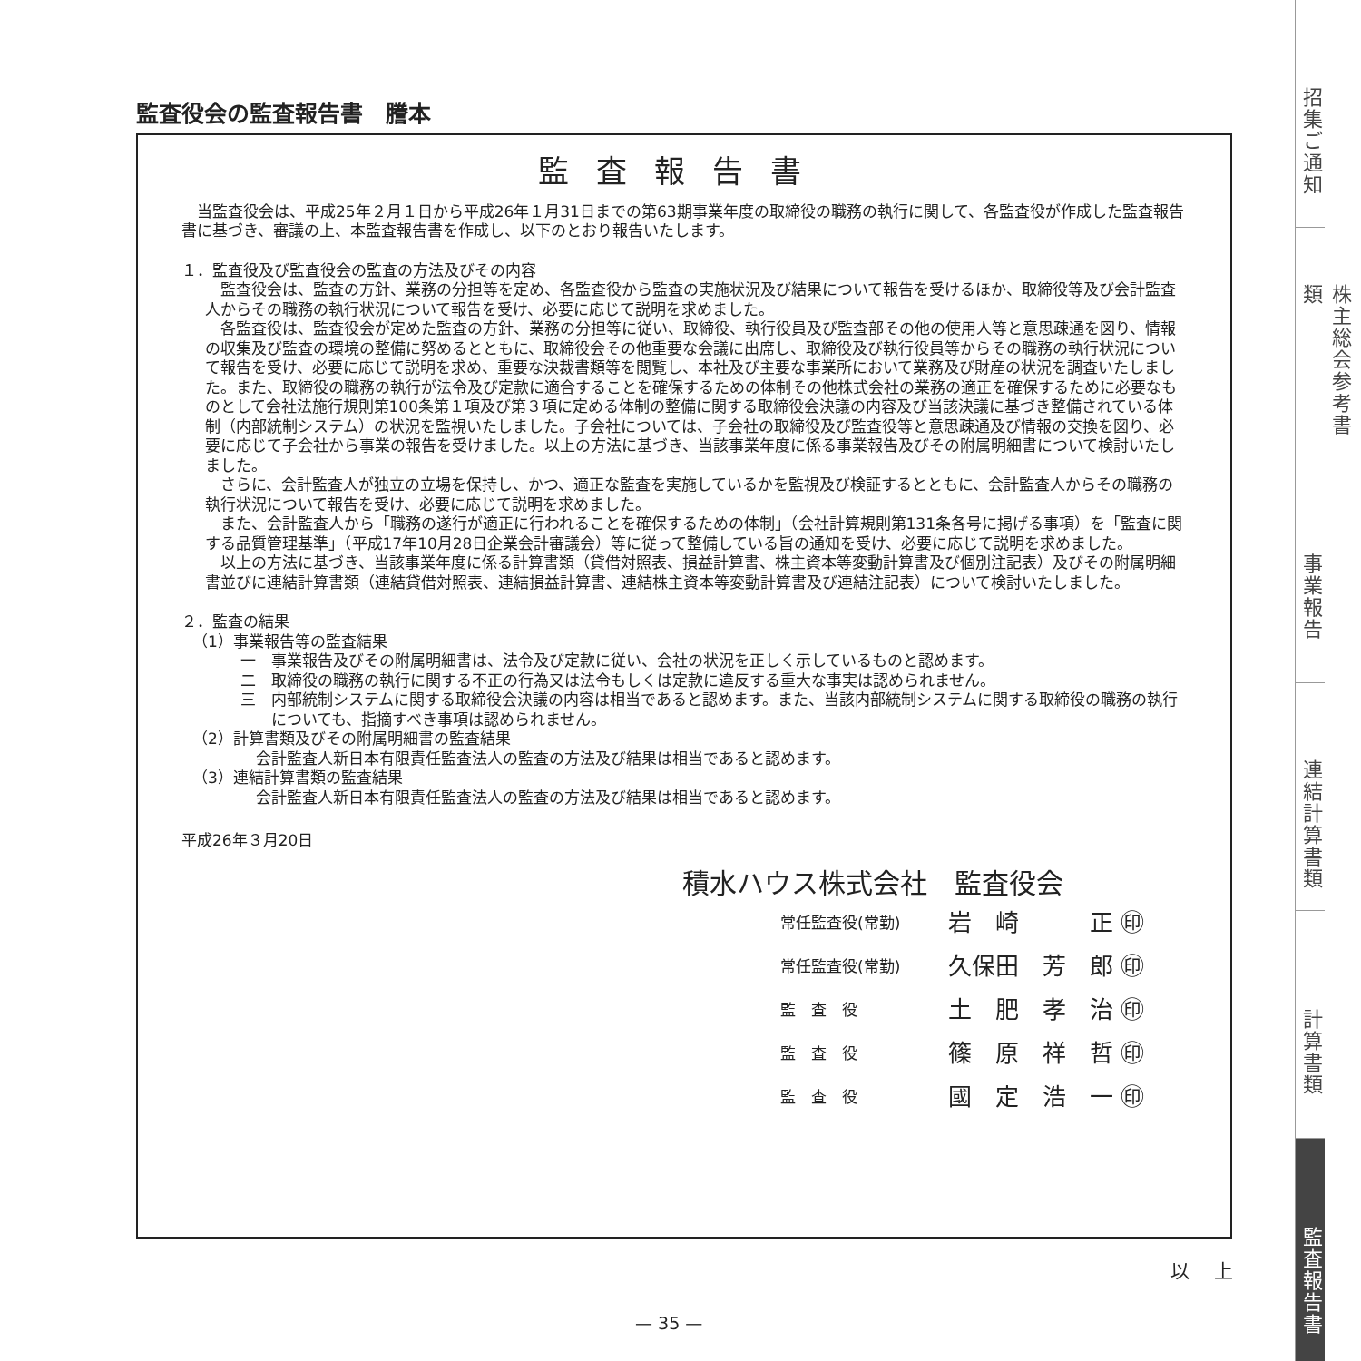監査役会の監査報告書　謄本
監査報告書
当監査役会は、平成25年２月１日から平成26年１月31日までの第63期事業年度の取締役の職務の執行に関して、各監査役が作成した監査報告書に基づき、審議の上、本監査報告書を作成し、以下のとおり報告いたします。
１．監査役及び監査役会の監査の方法及びその内容
監査役会は、監査の方針、業務の分担等を定め、各監査役から監査の実施状況及び結果について報告を受けるほか、取締役等及び会計監査人からその職務の執行状況について報告を受け、必要に応じて説明を求めました。
各監査役は、監査役会が定めた監査の方針、業務の分担等に従い、取締役、執行役員及び監査部その他の使用人等と意思疎通を図り、情報の収集及び監査の環境の整備に努めるとともに、取締役会その他重要な会議に出席し、取締役及び執行役員等からその職務の執行状況について報告を受け、必要に応じて説明を求め、重要な決裁書類等を閲覧し、本社及び主要な事業所において業務及び財産の状況を調査いたしました。また、取締役の職務の執行が法令及び定款に適合することを確保するための体制その他株式会社の業務の適正を確保するために必要なものとして会社法施行規則第100条第１項及び第３項に定める体制の整備に関する取締役会決議の内容及び当該決議に基づき整備されている体制（内部統制システム）の状況を監視いたしました。子会社については、子会社の取締役及び監査役等と意思疎通及び情報の交換を図り、必要に応じて子会社から事業の報告を受けました。以上の方法に基づき、当該事業年度に係る事業報告及びその附属明細書について検討いたしました。
さらに、会計監査人が独立の立場を保持し、かつ、適正な監査を実施しているかを監視及び検証するとともに、会計監査人からその職務の執行状況について報告を受け、必要に応じて説明を求めました。
また、会計監査人から「職務の遂行が適正に行われることを確保するための体制」（会社計算規則第131条各号に掲げる事項）を「監査に関する品質管理基準」（平成17年10月28日企業会計審議会）等に従って整備している旨の通知を受け、必要に応じて説明を求めました。
以上の方法に基づき、当該事業年度に係る計算書類（貸借対照表、損益計算書、株主資本等変動計算書及び個別注記表）及びその附属明細書並びに連結計算書類（連結貸借対照表、連結損益計算書、連結株主資本等変動計算書及び連結注記表）について検討いたしました。
２．監査の結果
（1）事業報告等の監査結果
一　事業報告及びその附属明細書は、法令及び定款に従い、会社の状況を正しく示しているものと認めます。
二　取締役の職務の執行に関する不正の行為又は法令もしくは定款に違反する重大な事実は認められません。
三　内部統制システムに関する取締役会決議の内容は相当であると認めます。また、当該内部統制システムに関する取締役の職務の執行についても、指摘すべき事項は認められません。
（2）計算書類及びその附属明細書の監査結果
会計監査人新日本有限責任監査法人の監査の方法及び結果は相当であると認めます。
（3）連結計算書類の監査結果
会計監査人新日本有限責任監査法人の監査の方法及び結果は相当であると認めます。
平成26年３月20日
積水ハウス株式会社　監査役会
| 常任監査役(常勤) | 岩 崎 正 ㊞ |
| 常任監査役(常勤) | 久保田 芳 郎 ㊞ |
| 監 査 役 | 土 肥 孝 治 ㊞ |
| 監 査 役 | 篠 原 祥 哲 ㊞ |
| 監 査 役 | 國 定 浩 一 ㊞ |
以 上
— 35 —
招集ご通知
株主総会参考書類
事業報告
連結計算書類
計算書類
監査報告書